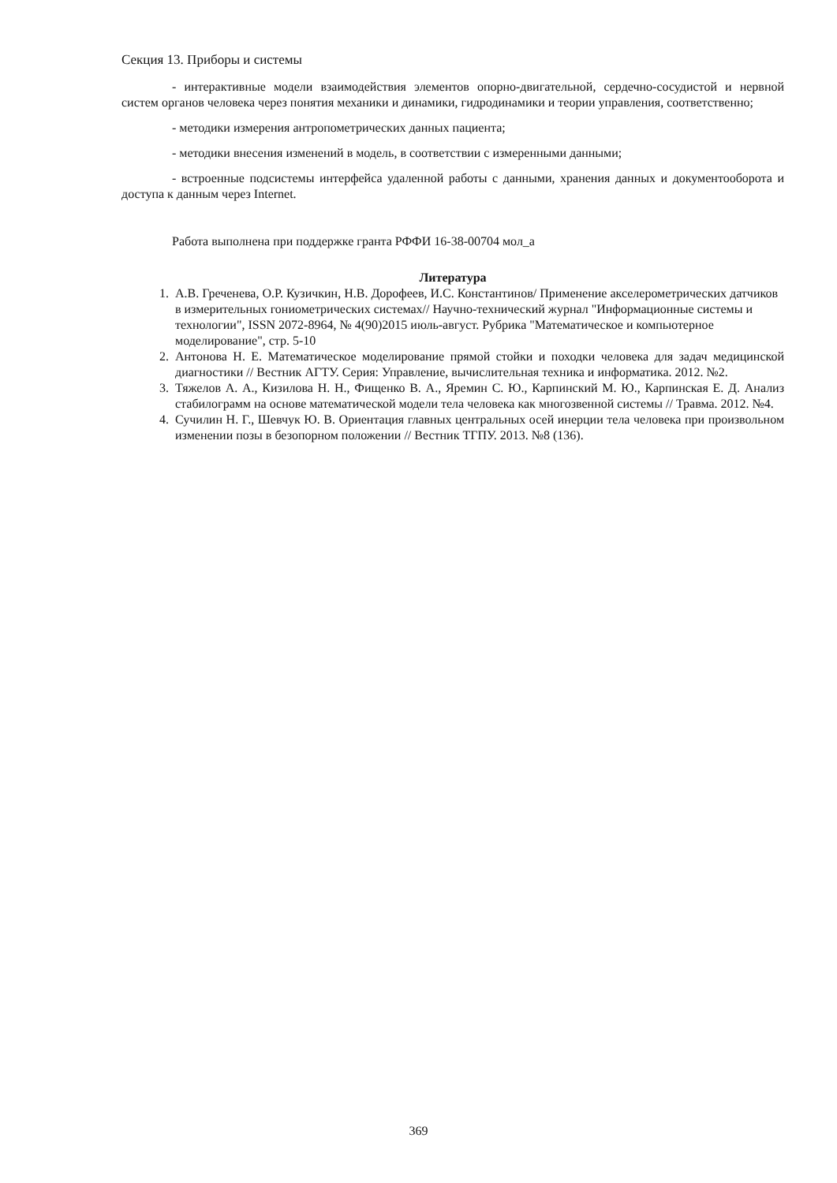Секция 13. Приборы и системы
- интерактивные модели взаимодействия элементов опорно-двигательной, сердечно-сосудистой и нервной систем органов человека через понятия механики и динамики, гидродинамики и теории управления, соответственно;
- методики измерения антропометрических данных пациента;
- методики внесения изменений в модель, в соответствии с измеренными данными;
- встроенные подсистемы интерфейса удаленной работы с данными, хранения данных и документооборота и доступа к данным через Internet.
Работа выполнена при поддержке гранта РФФИ 16-38-00704 мол_а
Литература
1. А.В. Греченева, О.Р. Кузичкин, Н.В. Дорофеев, И.С. Константинов/ Применение акселерометрических датчиков в измерительных гониометрических системах// Научно-технический журнал "Информационные системы и технологии", ISSN 2072-8964, № 4(90)2015 июль-август. Рубрика "Математическое и компьютерное моделирование", стр. 5-10
2. Антонова Н. Е. Математическое моделирование прямой стойки и походки человека для задач медицинской диагностики // Вестник АГТУ. Серия: Управление, вычислительная техника и информатика. 2012. №2.
3. Тяжелов А. А., Кизилова Н. Н., Фищенко В. А., Яремин С. Ю., Карпинский М. Ю., Карпинская Е. Д. Анализ стабилограмм на основе математической модели тела человека как многозвенной системы // Травма. 2012. №4.
4. Сучилин Н. Г., Шевчук Ю. В. Ориентация главных центральных осей инерции тела человека при произвольном изменении позы в безопорном положении // Вестник ТГПУ. 2013. №8 (136).
369